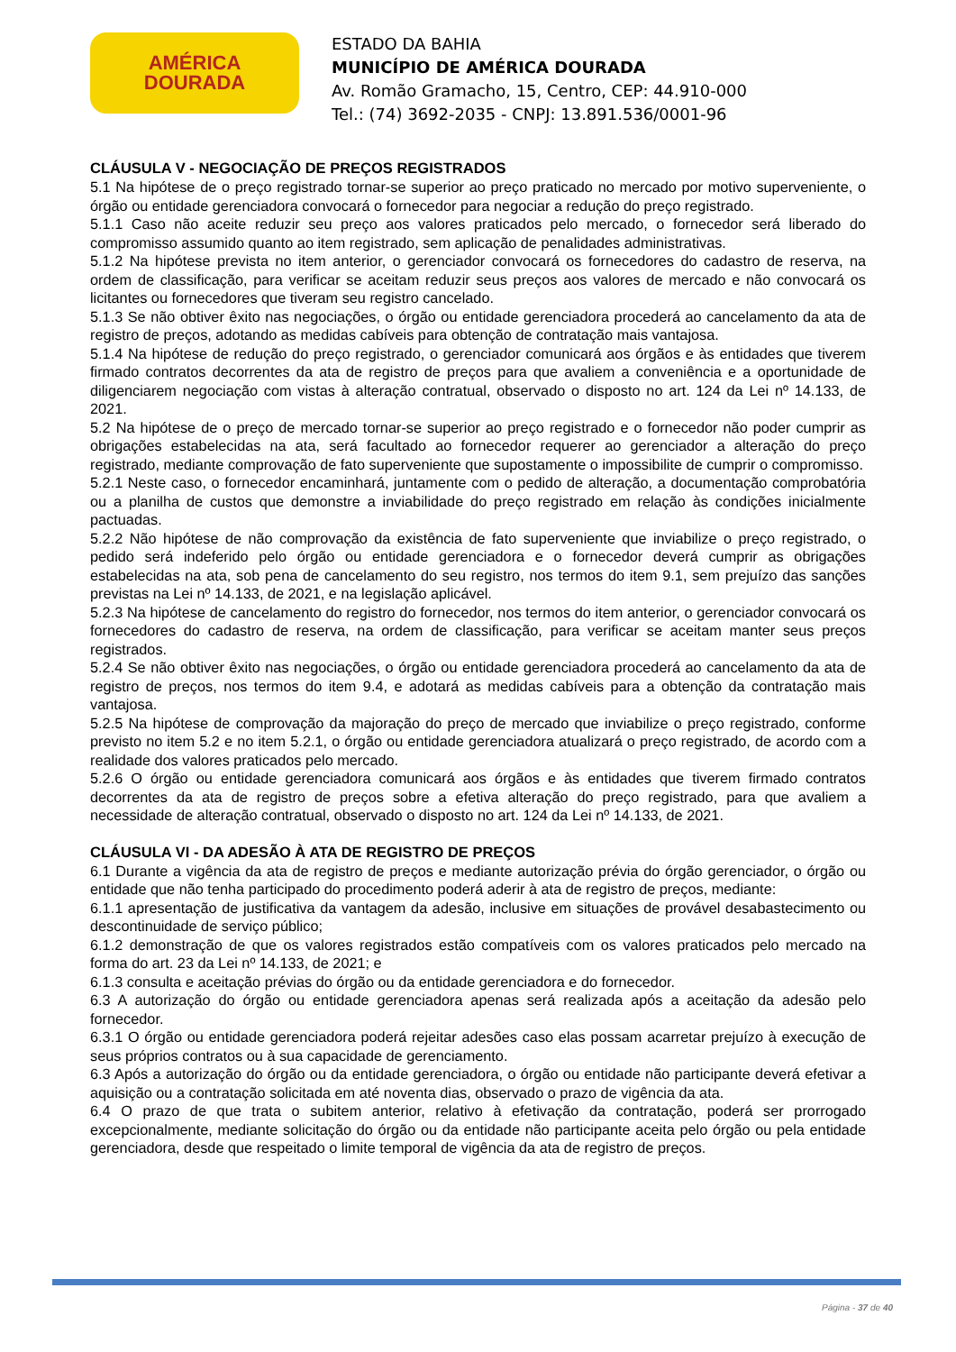AMÉRICA
DOURADA
ESTADO DA BAHIA
MUNICÍPIO DE AMÉRICA DOURADA
Av. Romão Gramacho, 15, Centro, CEP: 44.910-000
Tel.: (74) 3692-2035 - CNPJ: 13.891.536/0001-96
CLÁUSULA V - NEGOCIAÇÃO DE PREÇOS REGISTRADOS
5.1 Na hipótese de o preço registrado tornar-se superior ao preço praticado no mercado por motivo superveniente, o órgão ou entidade gerenciadora convocará o fornecedor para negociar a redução do preço registrado.
5.1.1 Caso não aceite reduzir seu preço aos valores praticados pelo mercado, o fornecedor será liberado do compromisso assumido quanto ao item registrado, sem aplicação de penalidades administrativas.
5.1.2 Na hipótese prevista no item anterior, o gerenciador convocará os fornecedores do cadastro de reserva, na ordem de classificação, para verificar se aceitam reduzir seus preços aos valores de mercado e não convocará os licitantes ou fornecedores que tiveram seu registro cancelado.
5.1.3 Se não obtiver êxito nas negociações, o órgão ou entidade gerenciadora procederá ao cancelamento da ata de registro de preços, adotando as medidas cabíveis para obtenção de contratação mais vantajosa.
5.1.4 Na hipótese de redução do preço registrado, o gerenciador comunicará aos órgãos e às entidades que tiverem firmado contratos decorrentes da ata de registro de preços para que avaliem a conveniência e a oportunidade de diligenciarem negociação com vistas à alteração contratual, observado o disposto no art. 124 da Lei nº 14.133, de 2021.
5.2 Na hipótese de o preço de mercado tornar-se superior ao preço registrado e o fornecedor não poder cumprir as obrigações estabelecidas na ata, será facultado ao fornecedor requerer ao gerenciador a alteração do preço registrado, mediante comprovação de fato superveniente que supostamente o impossibilite de cumprir o compromisso.
5.2.1 Neste caso, o fornecedor encaminhará, juntamente com o pedido de alteração, a documentação comprobatória ou a planilha de custos que demonstre a inviabilidade do preço registrado em relação às condições inicialmente pactuadas.
5.2.2 Não hipótese de não comprovação da existência de fato superveniente que inviabilize o preço registrado, o pedido será indeferido pelo órgão ou entidade gerenciadora e o fornecedor deverá cumprir as obrigações estabelecidas na ata, sob pena de cancelamento do seu registro, nos termos do item 9.1, sem prejuízo das sanções previstas na Lei nº 14.133, de 2021, e na legislação aplicável.
5.2.3 Na hipótese de cancelamento do registro do fornecedor, nos termos do item anterior, o gerenciador convocará os fornecedores do cadastro de reserva, na ordem de classificação, para verificar se aceitam manter seus preços registrados.
5.2.4 Se não obtiver êxito nas negociações, o órgão ou entidade gerenciadora procederá ao cancelamento da ata de registro de preços, nos termos do item 9.4, e adotará as medidas cabíveis para a obtenção da contratação mais vantajosa.
5.2.5 Na hipótese de comprovação da majoração do preço de mercado que inviabilize o preço registrado, conforme previsto no item 5.2 e no item 5.2.1, o órgão ou entidade gerenciadora atualizará o preço registrado, de acordo com a realidade dos valores praticados pelo mercado.
5.2.6 O órgão ou entidade gerenciadora comunicará aos órgãos e às entidades que tiverem firmado contratos decorrentes da ata de registro de preços sobre a efetiva alteração do preço registrado, para que avaliem a necessidade de alteração contratual, observado o disposto no art. 124 da Lei nº 14.133, de 2021.
CLÁUSULA VI - DA ADESÃO À ATA DE REGISTRO DE PREÇOS
6.1 Durante a vigência da ata de registro de preços e mediante autorização prévia do órgão gerenciador, o órgão ou entidade que não tenha participado do procedimento poderá aderir à ata de registro de preços, mediante:
6.1.1 apresentação de justificativa da vantagem da adesão, inclusive em situações de provável desabastecimento ou descontinuidade de serviço público;
6.1.2 demonstração de que os valores registrados estão compatíveis com os valores praticados pelo mercado na forma do art. 23 da Lei nº 14.133, de 2021; e
6.1.3 consulta e aceitação prévias do órgão ou da entidade gerenciadora e do fornecedor.
6.3 A autorização do órgão ou entidade gerenciadora apenas será realizada após a aceitação da adesão pelo fornecedor.
6.3.1 O órgão ou entidade gerenciadora poderá rejeitar adesões caso elas possam acarretar prejuízo à execução de seus próprios contratos ou à sua capacidade de gerenciamento.
6.3 Após a autorização do órgão ou da entidade gerenciadora, o órgão ou entidade não participante deverá efetivar a aquisição ou a contratação solicitada em até noventa dias, observado o prazo de vigência da ata.
6.4 O prazo de que trata o subitem anterior, relativo à efetivação da contratação, poderá ser prorrogado excepcionalmente, mediante solicitação do órgão ou da entidade não participante aceita pelo órgão ou pela entidade gerenciadora, desde que respeitado o limite temporal de vigência da ata de registro de preços.
Página - 37 de 40